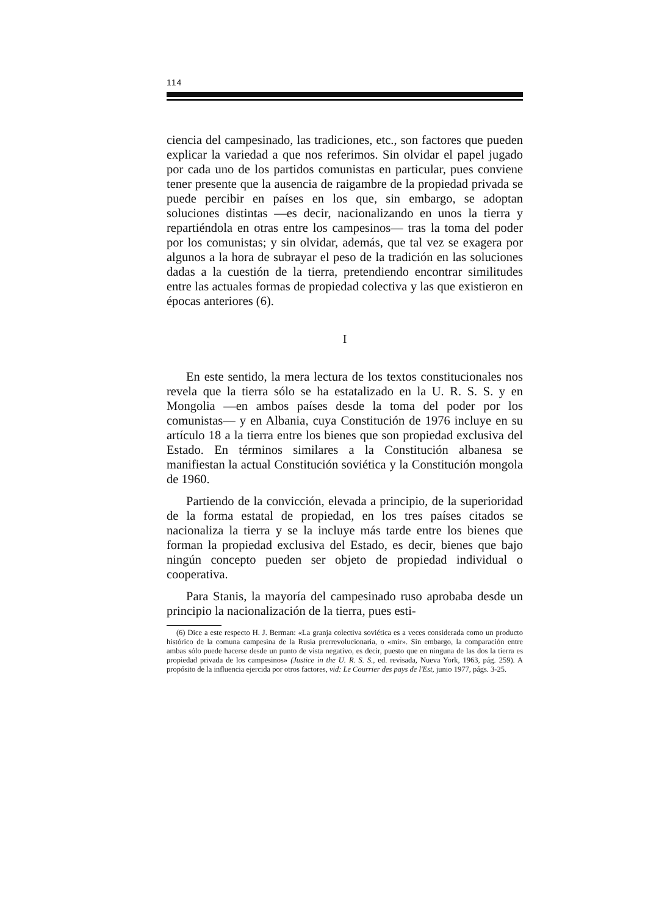114
ciencia del campesinado, las tradiciones, etc., son factores que pueden explicar la variedad a que nos referimos. Sin olvidar el papel jugado por cada uno de los partidos comunistas en particular, pues conviene tener presente que la ausencia de raigambre de la propiedad privada se puede percibir en países en los que, sin embargo, se adoptan soluciones distintas —es decir, nacionalizando en unos la tierra y repartiéndola en otras entre los campesinos— tras la toma del poder por los comunistas; y sin olvidar, además, que tal vez se exagera por algunos a la hora de subrayar el peso de la tradición en las soluciones dadas a la cuestión de la tierra, pretendiendo encontrar similitudes entre las actuales formas de propiedad colectiva y las que existieron en épocas anteriores (6).
I
En este sentido, la mera lectura de los textos constitucionales nos revela que la tierra sólo se ha estatalizado en la U. R. S. S. y en Mongolia —en ambos países desde la toma del poder por los comunistas— y en Albania, cuya Constitución de 1976 incluye en su artículo 18 a la tierra entre los bienes que son propiedad exclusiva del Estado. En términos similares a la Constitución albanesa se manifiestan la actual Constitución soviética y la Constitución mongola de 1960.
Partiendo de la convicción, elevada a principio, de la superioridad de la forma estatal de propiedad, en los tres países citados se nacionaliza la tierra y se la incluye más tarde entre los bienes que forman la propiedad exclusiva del Estado, es decir, bienes que bajo ningún concepto pueden ser objeto de propiedad individual o cooperativa.
Para Stanis, la mayoría del campesinado ruso aprobaba desde un principio la nacionalización de la tierra, pues esti-
(6) Dice a este respecto H. J. Berman: «La granja colectiva soviética es a veces considerada como un producto histórico de la comuna campesina de la Rusia prerrevolucionaria, o «mir». Sin embargo, la comparación entre ambas sólo puede hacerse desde un punto de vista negativo, es decir, puesto que en ninguna de las dos la tierra es propiedad privada de los campesinos» (Justice in the U. R. S. S., ed. revisada, Nueva York, 1963, pág. 259). A propósito de la influencia ejercida por otros factores, vid: Le Courrier des pays de l'Est, junio 1977, págs. 3-25.